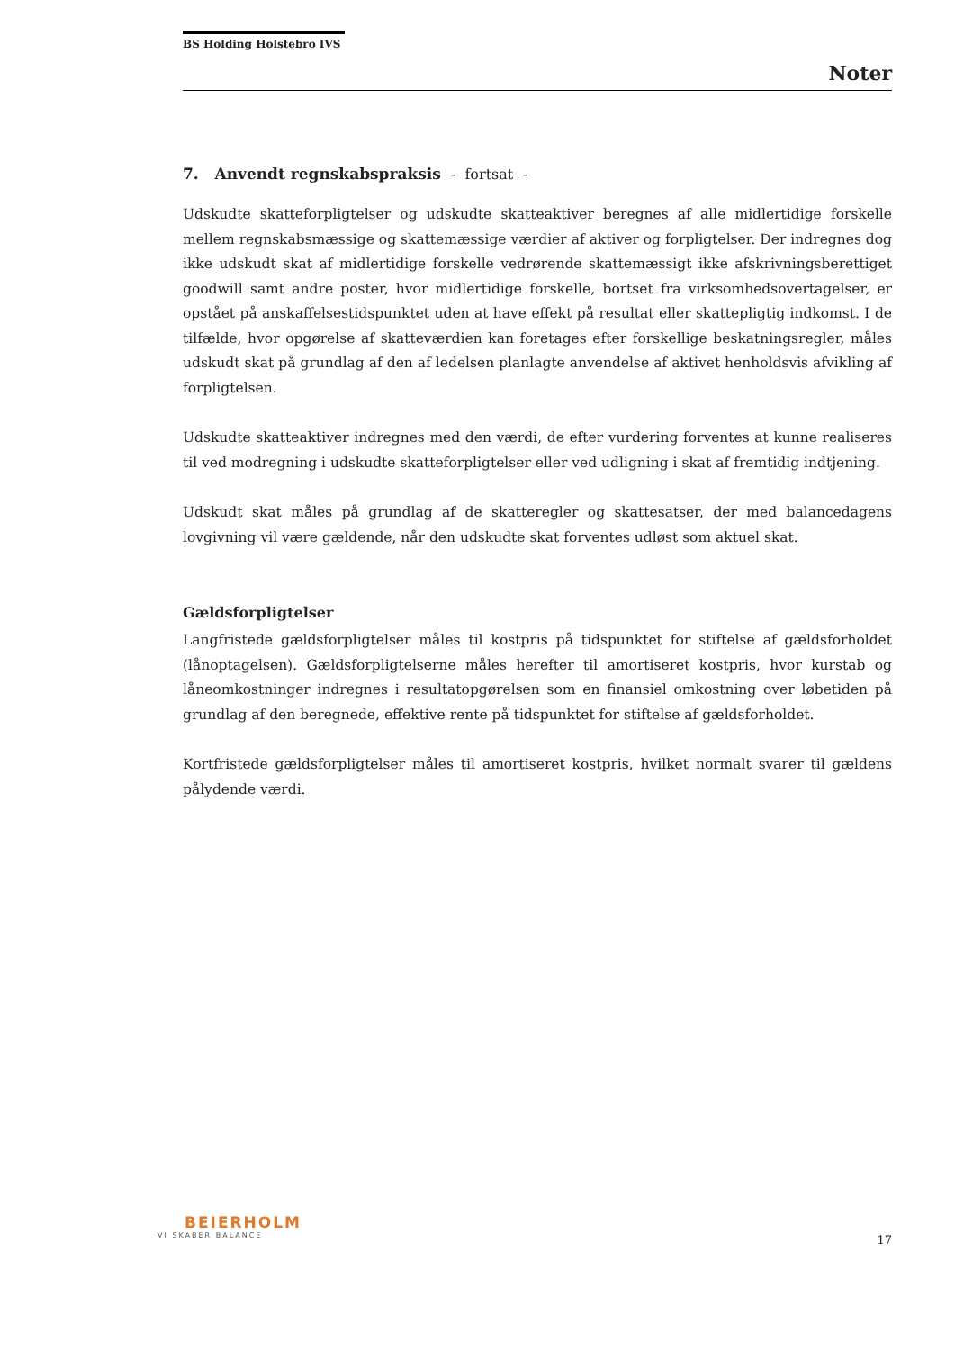BS Holding Holstebro IVS
Noter
7. Anvendt regnskabspraksis - fortsat -
Udskudte skatteforpligtelser og udskudte skatteaktiver beregnes af alle midlertidige forskelle mellem regnskabsmæssige og skattemæssige værdier af aktiver og forpligtelser. Der indregnes dog ikke udskudt skat af midlertidige forskelle vedrørende skattemæssigt ikke afskrivningsberettiget goodwill samt andre poster, hvor midlertidige forskelle, bortset fra virksomhedsovertagelser, er opstået på anskaffelsestidspunktet uden at have effekt på resultat eller skattepligtig indkomst. I de tilfælde, hvor opgørelse af skatteværdien kan foretages efter forskellige beskatningsregler, måles udskudt skat på grundlag af den af ledelsen planlagte anvendelse af aktivet henholdsvis afvikling af forpligtelsen.
Udskudte skatteaktiver indregnes med den værdi, de efter vurdering forventes at kunne realiseres til ved modregning i udskudte skatteforpligtelser eller ved udligning i skat af fremtidig indtjening.
Udskudt skat måles på grundlag af de skatteregler og skattesatser, der med balancedagens lovgivning vil være gældende, når den udskudte skat forventes udløst som aktuel skat.
Gældsforpligtelser
Langfristede gældsforpligtelser måles til kostpris på tidspunktet for stiftelse af gældsforholdet (lånoptagelsen). Gældsforpligtelserne måles herefter til amortiseret kostpris, hvor kurstab og låneomkostninger indregnes i resultatopgørelsen som en finansiel omkostning over løbetiden på grundlag af den beregnede, effektive rente på tidspunktet for stiftelse af gældsforholdet.
Kortfristede gældsforpligtelser måles til amortiseret kostpris, hvilket normalt svarer til gældens pålydende værdi.
BEIERHOLM
VI SKABER BALANCE
17